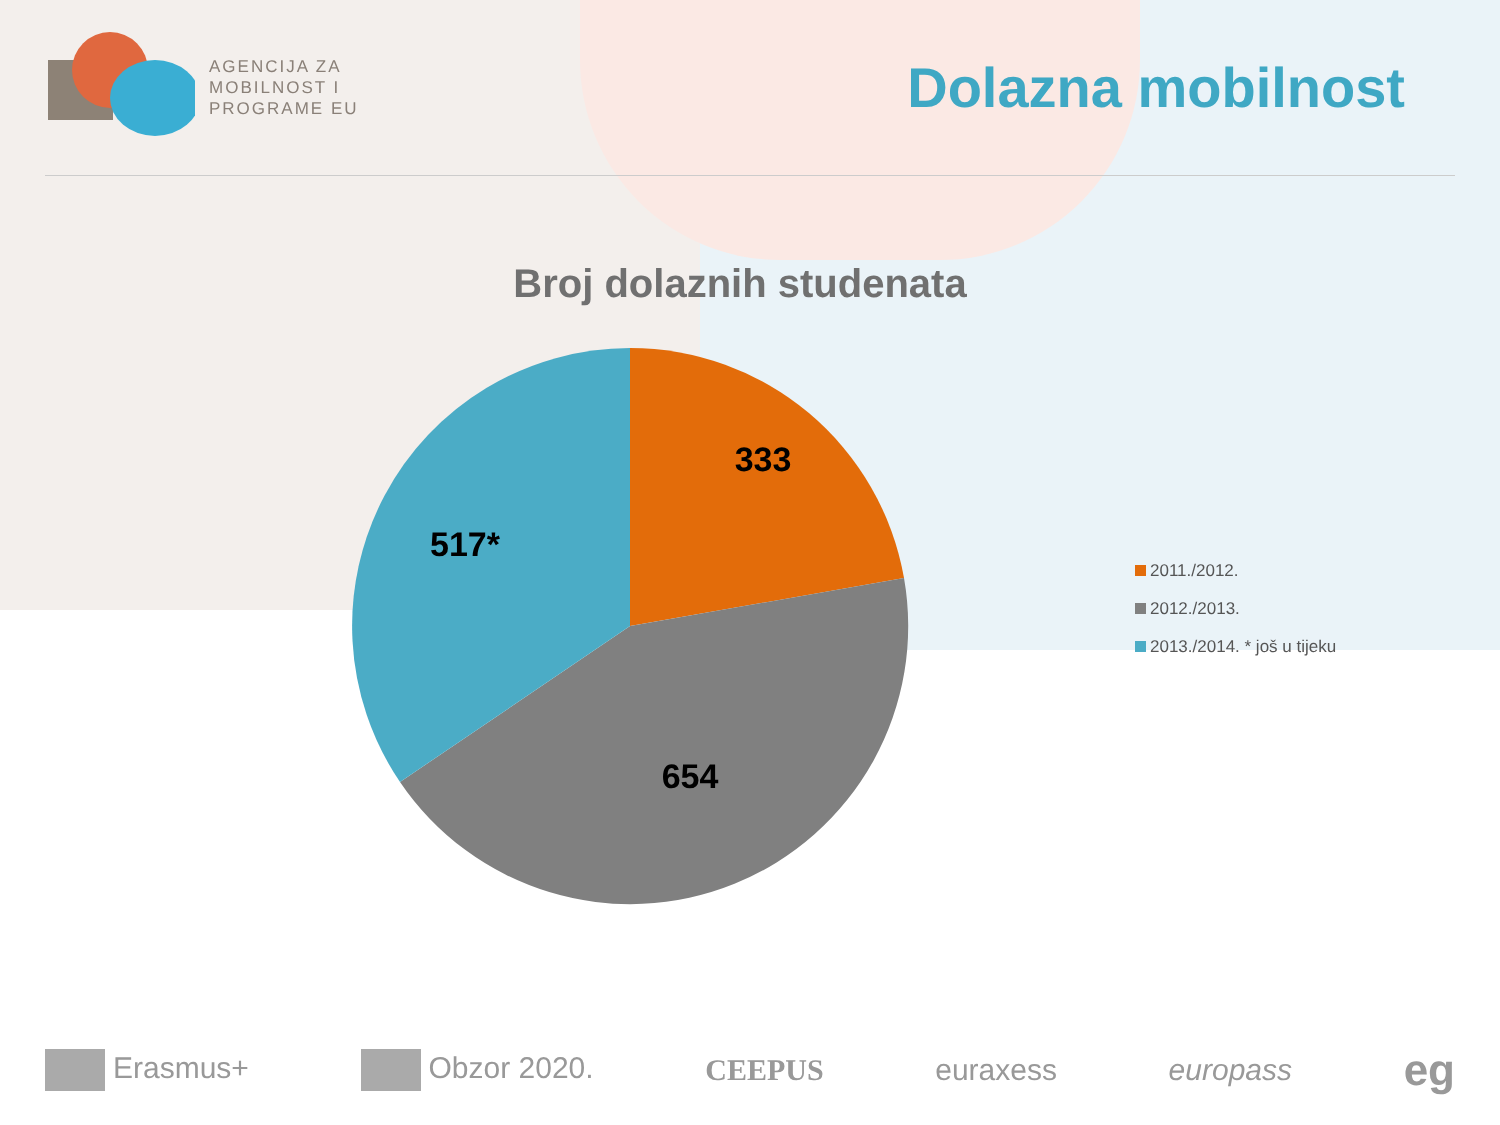AGENCIJA ZA
MOBILNOST I
PROGRAME EU
Dolazna mobilnost
Broj dolaznih studenata
333
654
517*
2011./2012.
2012./2013.
2013./2014. * još u tijeku
Erasmus+ Obzor 2020. CEEPUS euraxess europass eg